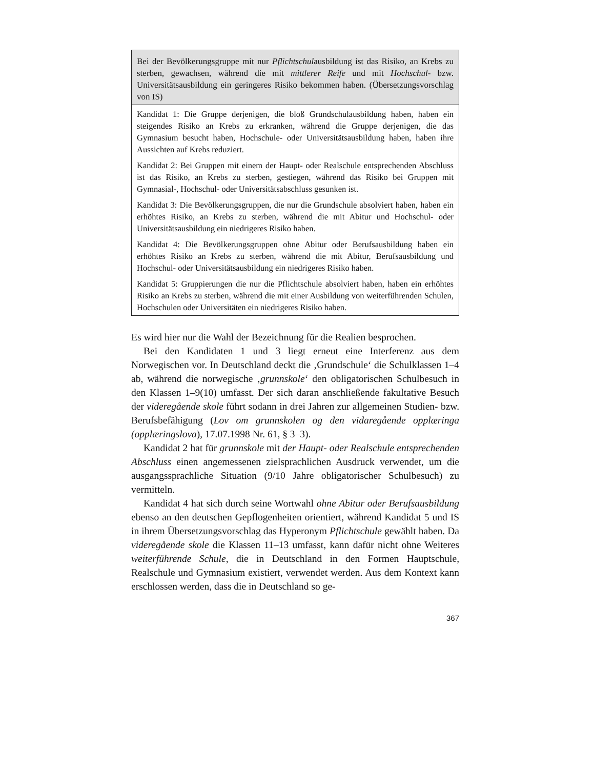| Bei der Bevölkerungsgruppe mit nur Pflichtschul ausbildung ist das Risiko, an Krebs zu sterben, gewachsen, während die mit mittlerer Reife und mit Hochschul - bzw. Universitätsausbildung ein geringeres Risiko bekommen haben. (Übersetzungsvorschlag von IS) |
| Kandidat 1: Die Gruppe derjenigen, die bloß Grundschulausbildung haben, haben ein steigendes Risiko an Krebs zu erkranken, während die Gruppe derjenigen, die das Gymnasium besucht haben, Hochschule- oder Universitätsausbildung haben, haben ihre Aussichten auf Krebs reduziert. Kandidat 2: Bei Gruppen mit einem der Haupt- oder Realschule entsprechenden Abschluss ist das Risiko, an Krebs zu sterben, gestiegen, während das Risiko bei Gruppen mit Gymnasial-, Hochschul- oder Universitätsabschluss gesunken ist. Kandidat 3: Die Bevölkerungsgruppen, die nur die Grundschule absolviert haben, haben ein erhöhtes Risiko, an Krebs zu sterben, während die mit Abitur und Hochschul- oder Universitätsausbildung ein niedrigeres Risiko haben. Kandidat 4: Die Bevölkerungsgruppen ohne Abitur oder Berufsausbildung haben ein erhöhtes Risiko an Krebs zu sterben, während die mit Abitur, Berufsausbildung und Hochschul- oder Universitätsausbildung ein niedrigeres Risiko haben. Kandidat 5: Gruppierungen die nur die Pflichtschule absolviert haben, haben ein erhöhtes Risiko an Krebs zu sterben, während die mit einer Ausbildung von weiterführenden Schulen, Hochschulen oder Universitäten ein niedrigeres Risiko haben. |
Es wird hier nur die Wahl der Bezeichnung für die Realien besprochen.
Bei den Kandidaten 1 und 3 liegt erneut eine Interferenz aus dem Norwegischen vor. In Deutschland deckt die ‚Grundschule‘ die Schulklassen 1–4 ab, während die norwegische ‚grunnskole‘ den obligatorischen Schulbesuch in den Klassen 1–9(10) umfasst. Der sich daran anschließende fakultative Besuch der videregående skole führt sodann in drei Jahren zur allgemeinen Studien- bzw. Berufsbefähigung (Lov om grunnskolen og den vidaregående opplæringa (opplæringslova), 17.07.1998 Nr. 61, § 3–3).
Kandidat 2 hat für grunnskole mit der Haupt- oder Realschule entsprechenden Abschluss einen angemessenen zielsprachlichen Ausdruck verwendet, um die ausgangssprachliche Situation (9/10 Jahre obligatorischer Schulbesuch) zu vermitteln.
Kandidat 4 hat sich durch seine Wortwahl ohne Abitur oder Berufsausbildung ebenso an den deutschen Gepflogenheiten orientiert, während Kandidat 5 und IS in ihrem Übersetzungsvorschlag das Hyperonym Pflichtschule gewählt haben. Da videregående skole die Klassen 11–13 umfasst, kann dafür nicht ohne Weiteres weiterführende Schule, die in Deutschland in den Formen Hauptschule, Realschule und Gymnasium existiert, verwendet werden. Aus dem Kontext kann erschlossen werden, dass die in Deutschland so ge-
367